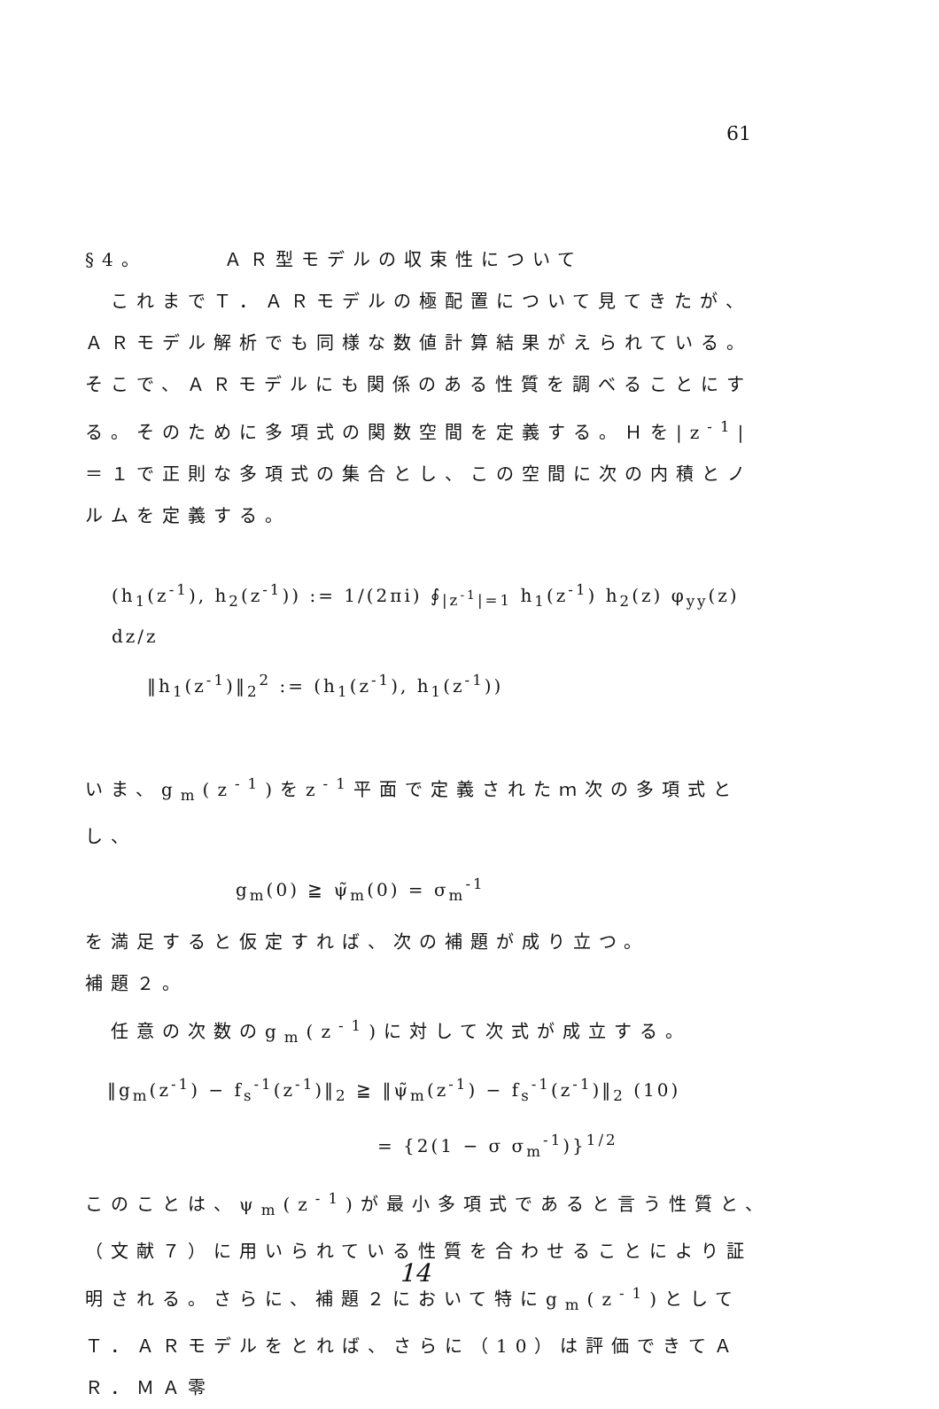61
§4。　　　ＡＲ型モデルの収束性について
　これまでＴ．ＡＲモデルの極配置について見てきたが、ＡＲモデル解析でも同様な数値計算結果がえられている。そこで、ＡＲモデルにも関係のある性質を調べることにする。そのために多項式の関数空間を定義する。Ｈを|z<sup>-1</sup>|＝１で正則な多項式の集合とし、この空間に次の内積とノルムを定義する。
(h<sub>1</sub>(z<sup>-1</sup>), h<sub>2</sub>(z<sup>-1</sup>)) := 1/(2πi) ∮<sub>|z<sup>-1</sup>|=1</sub> h<sub>1</sub>(z<sup>-1</sup>) h<sub>2</sub>(z) φ<sub>yy</sub>(z) dz/z
‖h<sub>1</sub>(z<sup>-1</sup>)‖<sub>2</sub><sup>2</sup> := (h<sub>1</sub>(z<sup>-1</sup>), h<sub>1</sub>(z<sup>-1</sup>))
いま、g<sub>m</sub>(z<sup>-1</sup>)をz<sup>-1</sup>平面で定義されたｍ次の多項式とし、
g<sub>m</sub>(0) ≧ ψ̃<sub>m</sub>(0) = σ<sub>m</sub><sup>-1</sup>
を満足すると仮定すれば、次の補題が成り立つ。
補題２。
　任意の次数のg<sub>m</sub>(z<sup>-1</sup>)に対して次式が成立する。
‖g<sub>m</sub>(z<sup>-1</sup>) − f<sub>s</sub><sup>-1</sup>(z<sup>-1</sup>)‖<sub>2</sub> ≧ ‖ψ̃<sub>m</sub>(z<sup>-1</sup>) − f<sub>s</sub><sup>-1</sup>(z<sup>-1</sup>)‖<sub>2</sub> (10)
= {2(1 − σ σ<sub>m</sub><sup>-1</sup>)}<sup>1/2</sup>
このことは、ψ<sub>m</sub>(z<sup>-1</sup>)が最小多項式であると言う性質と、（文献７）に用いられている性質を合わせることにより証明される。さらに、補題２において特にg<sub>m</sub>(z<sup>-1</sup>)としてＴ．ＡＲモデルをとれば、さらに（10）は評価できてＡＲ．ＭＡ零
14